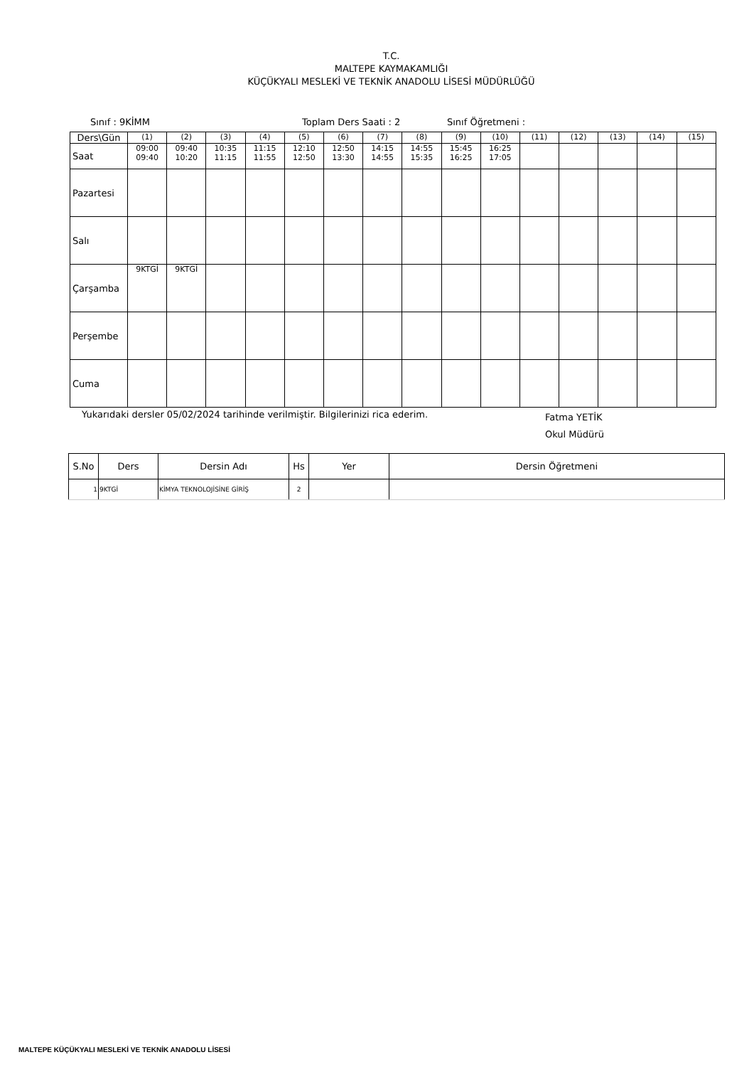T.C.
MALTEPE KAYMAKAMLIĞI
KÜÇÜKYALI MESLEKİ VE TEKNİK ANADOLU LİSESİ MÜDÜRLÜĞÜ
Sınıf : 9KİMM Toplam Ders Saati : 2 Sınıf Öğretmeni :
| Ders\Gün | (1) | (2) | (3) | (4) | (5) | (6) | (7) | (8) | (9) | (10) | (11) | (12) | (13) | (14) | (15) |
| Saat | 09:00 09:40 | 09:40 10:20 | 10:35 11:15 | 11:15 11:55 | 12:10 12:50 | 12:50 13:30 | 14:15 14:55 | 14:55 15:35 | 15:45 16:25 | 16:25 17:05 | | | | | |
| Pazartesi | | | | | | | | | | | | | | | |
| Salı | | | | | | | | | | | | | | | |
| Çarşamba | 9KTGİ | 9KTGİ | | | | | | | | | | | | | |
| Perşembe | | | | | | | | | | | | | | | |
| Cuma | | | | | | | | | | | | | | | |
Yukarıdaki dersler 05/02/2024 tarihinde verilmiştir. Bilgilerinizi rica ederim. Fatma YETİK
Okul Müdürü
| S.No | Ders | Dersin Adı | Hs | Yer | Dersin Öğretmeni |
| --- | --- | --- | --- | --- | --- |
| 1 | 9KTGİ | KİMYA TEKNOLOJİSİNE GİRİŞ | 2 | | |
MALTEPE KÜÇÜKYALI MESLEKİ VE TEKNİK ANADOLU LİSESİ